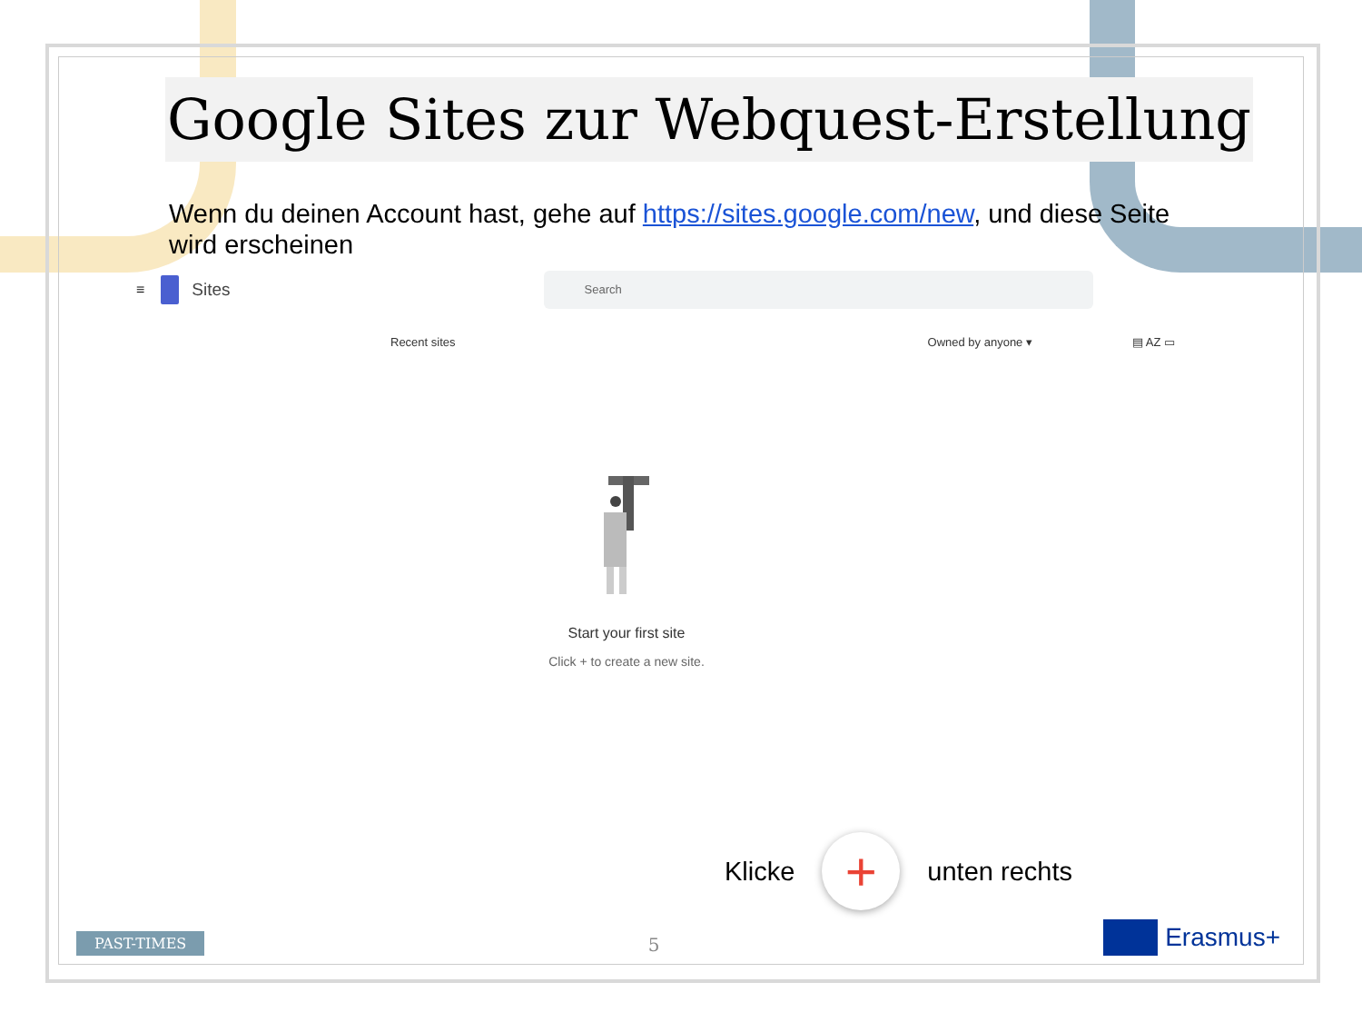Google Sites zur Webquest-Erstellung
Wenn du deinen Account hast, gehe auf https://sites.google.com/new, und diese Seite wird erscheinen
≡ Sites
Search
Recent sites Owned by anyone ▾ ▤ AZ ▭
Start your first site
Click + to create a new site.
Klicke
+
unten rechts
PAST-TIMES
5
Erasmus+